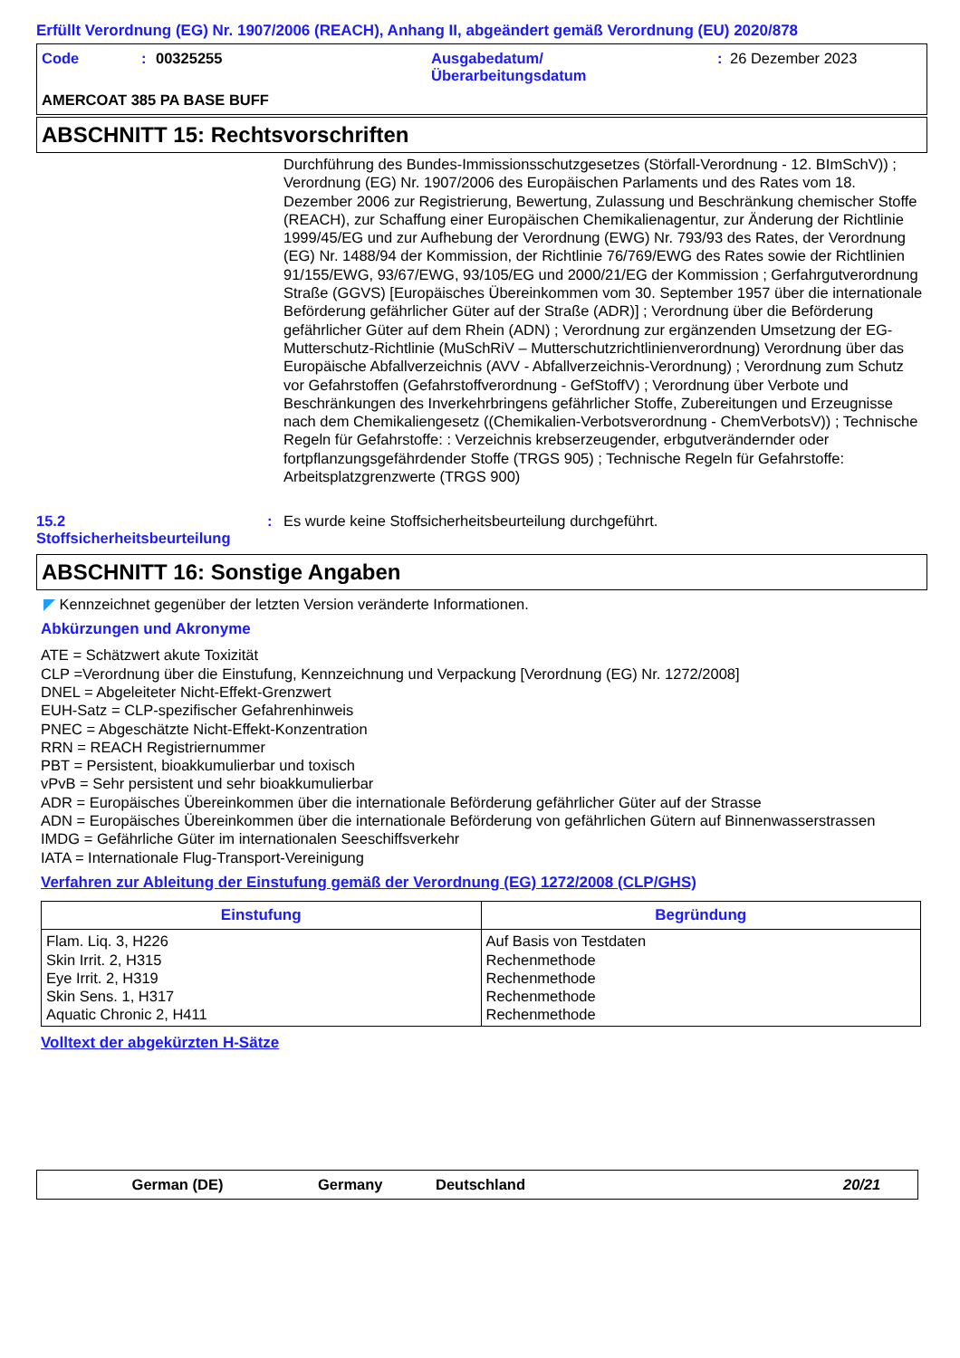Erfüllt Verordnung (EG) Nr. 1907/2006 (REACH), Anhang II, abgeändert gemäß Verordnung (EU) 2020/878
Code: 00325255 Ausgabedatum/
Überarbeitungsdatum: 26 Dezember 2023
AMERCOAT 385 PA BASE BUFF
ABSCHNITT 15: Rechtsvorschriften
Durchführung des Bundes-Immissionsschutzgesetzes (Störfall-Verordnung - 12. BImSchV)) ; Verordnung (EG) Nr. 1907/2006 des Europäischen Parlaments und des Rates vom 18. Dezember 2006 zur Registrierung, Bewertung, Zulassung und Beschränkung chemischer Stoffe (REACH), zur Schaffung einer Europäischen Chemikalienagentur, zur Änderung der Richtlinie 1999/45/EG und zur Aufhebung der Verordnung (EWG) Nr. 793/93 des Rates, der Verordnung (EG) Nr. 1488/94 der Kommission, der Richtlinie 76/769/EWG des Rates sowie der Richtlinien 91/155/EWG, 93/67/EWG, 93/105/EG und 2000/21/EG der Kommission ; Gerfahrgutverordnung Straße (GGVS) [Europäisches Übereinkommen vom 30. September 1957 über die internationale Beförderung gefährlicher Güter auf der Straße (ADR)] ; Verordnung über die Beförderung gefährlicher Güter auf dem Rhein (ADN) ; Verordnung zur ergänzenden Umsetzung der EG-Mutterschutz-Richtlinie (MuSchRiV – Mutterschutzrichtlinienverordnung) Verordnung über das Europäische Abfallverzeichnis (AVV - Abfallverzeichnis-Verordnung) ; Verordnung zum Schutz vor Gefahrstoffen (Gefahrstoffverordnung - GefStoffV) ; Verordnung über Verbote und Beschränkungen des Inverkehrbringens gefährlicher Stoffe, Zubereitungen und Erzeugnisse nach dem Chemikaliengesetz ((Chemikalien-Verbotsverordnung - ChemVerbotsV)) ; Technische Regeln für Gefahrstoffe: : Verzeichnis krebserzeugender, erbgutverändernder oder fortpflanzungsgefährdender Stoffe (TRGS 905) ; Technische Regeln für Gefahrstoffe: Arbeitsplatzgrenzwerte (TRGS 900)
15.2
Stoffsicherheitsbeurteilung: Es wurde keine Stoffsicherheitsbeurteilung durchgeführt.
ABSCHNITT 16: Sonstige Angaben
◤ Kennzeichnet gegenüber der letzten Version veränderte Informationen.
Abkürzungen und Akronyme
ATE = Schätzwert akute Toxizität
CLP =Verordnung über die Einstufung, Kennzeichnung und Verpackung [Verordnung (EG) Nr. 1272/2008]
DNEL = Abgeleiteter Nicht-Effekt-Grenzwert
EUH-Satz = CLP-spezifischer Gefahrenhinweis
PNEC = Abgeschätzte Nicht-Effekt-Konzentration
RRN = REACH Registriernummer
PBT = Persistent, bioakkumulierbar und toxisch
vPvB = Sehr persistent und sehr bioakkumulierbar
ADR = Europäisches Übereinkommen über die internationale Beförderung gefährlicher Güter auf der Strasse
ADN = Europäisches Übereinkommen über die internationale Beförderung von gefährlichen Gütern auf Binnenwasserstrassen
IMDG = Gefährliche Güter im internationalen Seeschiffsverkehr
IATA = Internationale Flug-Transport-Vereinigung
Verfahren zur Ableitung der Einstufung gemäß der Verordnung (EG) 1272/2008 (CLP/GHS)
| Einstufung | Begründung |
| --- | --- |
| Flam. Liq. 3, H226 Skin Irrit. 2, H315 Eye Irrit. 2, H319 Skin Sens. 1, H317 Aquatic Chronic 2, H411 | Auf Basis von Testdaten Rechenmethode Rechenmethode Rechenmethode Rechenmethode |
Volltext der abgekürzten H-Sätze
German (DE) Germany Deutschland 20/21